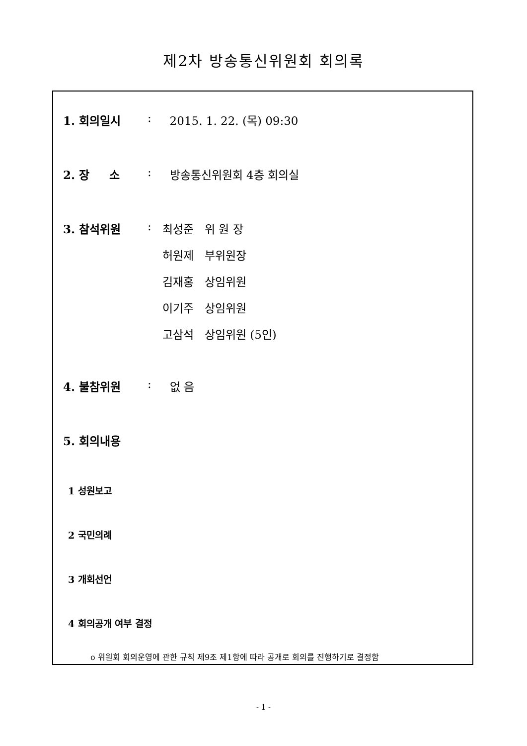제2차 방송통신위원회 회의록
1. 회의일시 : 2015. 1. 22. (목) 09:30
2. 장 소 : 방송통신위원회 4층 회의실
3. 참석위원 :
최성준 위 원 장
허원제 부위원장
김재홍 상임위원
이기주 상임위원
고삼석 상임위원 (5인)
4. 불참위원 : 없 음
5. 회의내용
1 성원보고
2 국민의례
3 개회선언
4 회의공개 여부 결정
o 위원회 회의운영에 관한 규칙 제9조 제1항에 따라 공개로 회의를 진행하기로 결정함
- 1 -